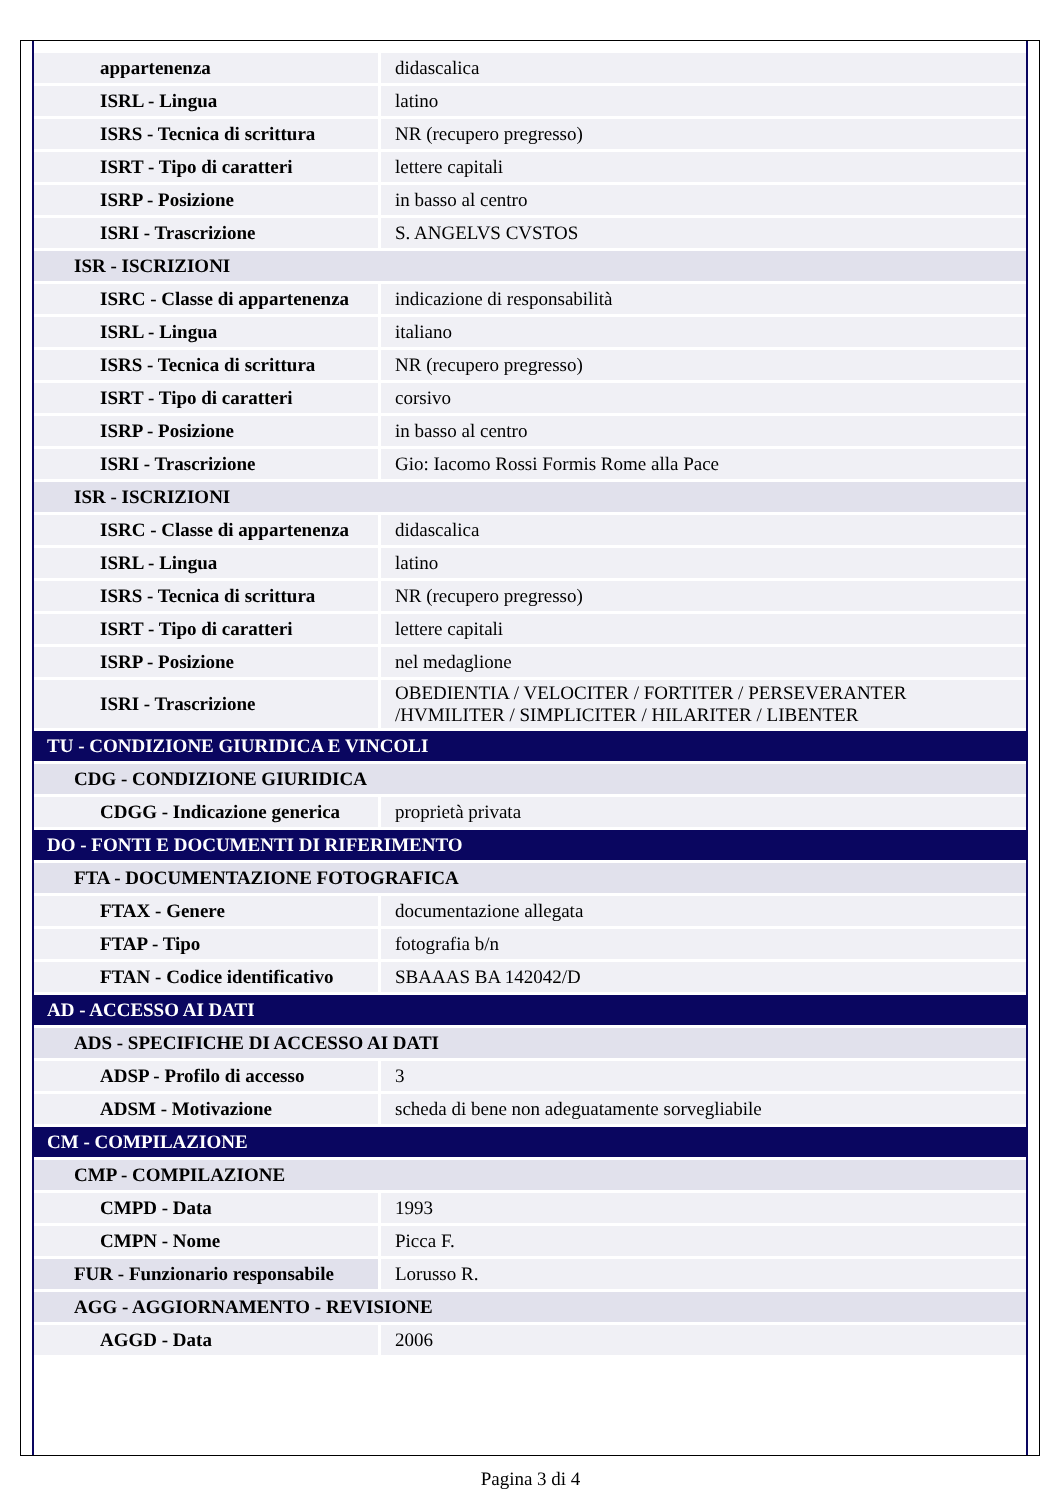| appartenenza | didascalica |
| ISRL - Lingua | latino |
| ISRS - Tecnica di scrittura | NR (recupero pregresso) |
| ISRT - Tipo di caratteri | lettere capitali |
| ISRP - Posizione | in basso al centro |
| ISRI - Trascrizione | S. ANGELVS CVSTOS |
| ISR - ISCRIZIONI | |
| ISRC - Classe di appartenenza | indicazione di responsabilità |
| ISRL - Lingua | italiano |
| ISRS - Tecnica di scrittura | NR (recupero pregresso) |
| ISRT - Tipo di caratteri | corsivo |
| ISRP - Posizione | in basso al centro |
| ISRI - Trascrizione | Gio: Iacomo Rossi Formis Rome alla Pace |
| ISR - ISCRIZIONI | |
| ISRC - Classe di appartenenza | didascalica |
| ISRL - Lingua | latino |
| ISRS - Tecnica di scrittura | NR (recupero pregresso) |
| ISRT - Tipo di caratteri | lettere capitali |
| ISRP - Posizione | nel medaglione |
| ISRI - Trascrizione | OBEDIENTIA / VELOCITER / FORTITER / PERSEVERANTER /HVMILITER / SIMPLICITER / HILARITER / LIBENTER |
| TU - CONDIZIONE GIURIDICA E VINCOLI | |
| CDG - CONDIZIONE GIURIDICA | |
| CDGG - Indicazione generica | proprietà privata |
| DO - FONTI E DOCUMENTI DI RIFERIMENTO | |
| FTA - DOCUMENTAZIONE FOTOGRAFICA | |
| FTAX - Genere | documentazione allegata |
| FTAP - Tipo | fotografia b/n |
| FTAN - Codice identificativo | SBAAAS BA 142042/D |
| AD - ACCESSO AI DATI | |
| ADS - SPECIFICHE DI ACCESSO AI DATI | |
| ADSP - Profilo di accesso | 3 |
| ADSM - Motivazione | scheda di bene non adeguatamente sorvegliabile |
| CM - COMPILAZIONE | |
| CMP - COMPILAZIONE | |
| CMPD - Data | 1993 |
| CMPN - Nome | Picca F. |
| FUR - Funzionario responsabile | Lorusso R. |
| AGG - AGGIORNAMENTO - REVISIONE | |
| AGGD - Data | 2006 |
Pagina 3 di 4